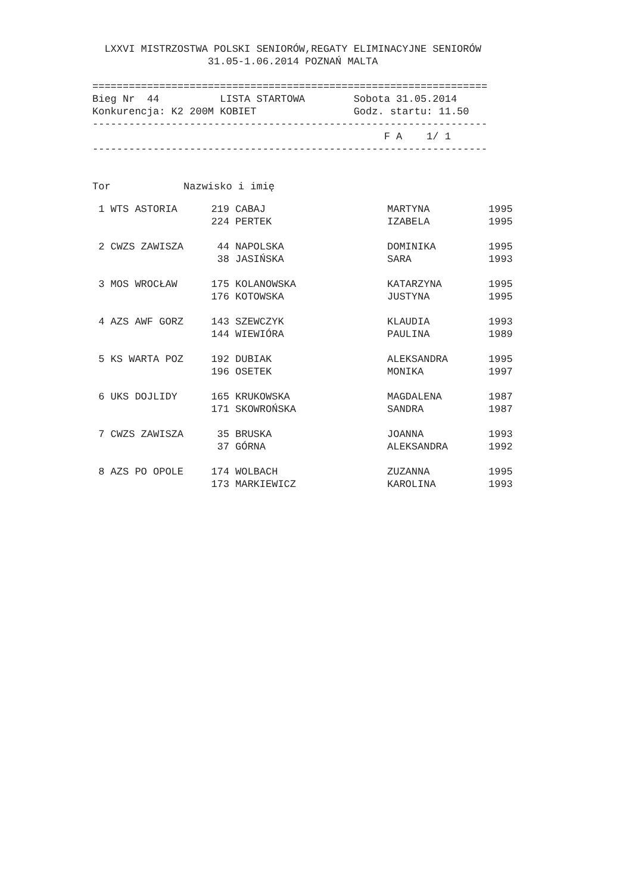LXXVI MISTRZOSTWA POLSKI SENIORÓW,REGATY ELIMINACYJNE SENIORÓW
                   31.05-1.06.2014 POZNAŃ MALTA

=================================================================
Bieg Nr  44          LISTA STARTOWA        Sobota 31.05.2014
Konkurencja: K2 200M KOBIET                Godz. startu: 11.50
-----------------------------------------------------------------
                                                F A    1/ 1
-----------------------------------------------------------------


Tor            Nazwisko i imię
| 1 WTS ASTORIA | 219 | CABAJ | MARTYNA | 1995 |
| | 224 | PERTEK | IZABELA | 1995 |
| 2 CWZS ZAWISZA | 44 | NAPOLSKA | DOMINIKA | 1995 |
| | 38 | JASIŃSKA | SARA | 1993 |
| 3 MOS WROCŁAW | 175 | KOLANOWSKA | KATARZYNA | 1995 |
| | 176 | KOTOWSKA | JUSTYNA | 1995 |
| 4 AZS AWF GORZ | 143 | SZEWCZYK | KLAUDIA | 1993 |
| | 144 | WIEWIÓRA | PAULINA | 1989 |
| 5 KS WARTA POZ | 192 | DUBIAK | ALEKSANDRA | 1995 |
| | 196 | OSETEK | MONIKA | 1997 |
| 6 UKS DOJLIDY | 165 | KRUKOWSKA | MAGDALENA | 1987 |
| | 171 | SKOWROŃSKA | SANDRA | 1987 |
| 7 CWZS ZAWISZA | 35 | BRUSKA | JOANNA | 1993 |
| | 37 | GÓRNA | ALEKSANDRA | 1992 |
| 8 AZS PO OPOLE | 174 | WOLBACH | ZUZANNA | 1995 |
| | 173 | MARKIEWICZ | KAROLINA | 1993 |